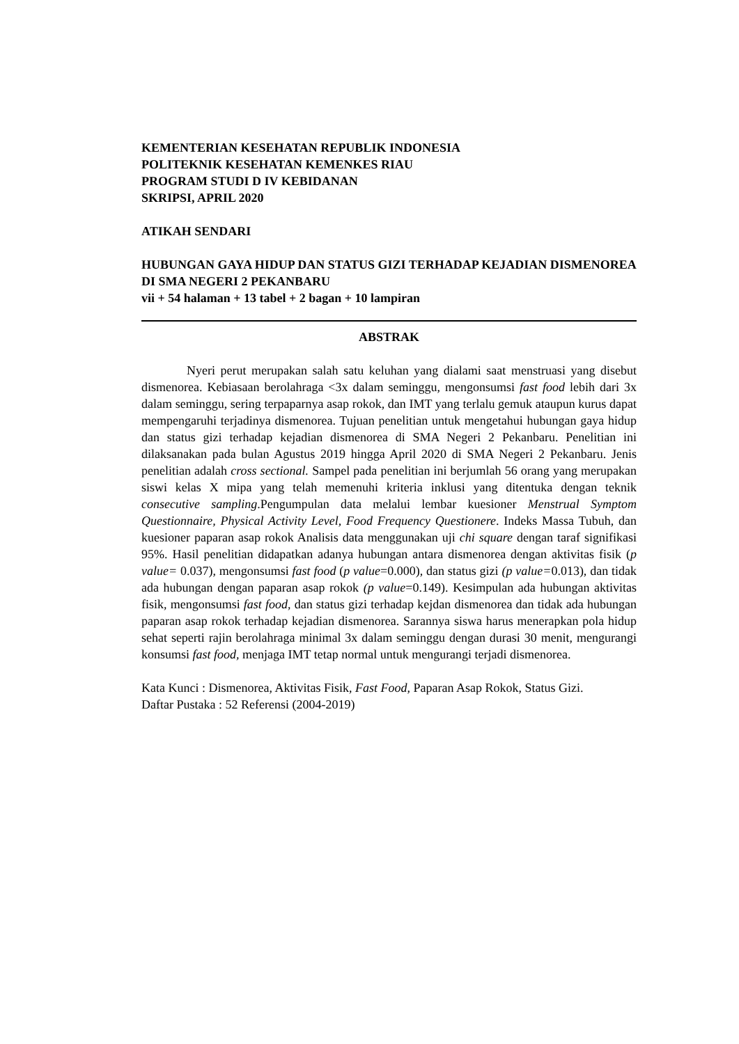KEMENTERIAN KESEHATAN REPUBLIK INDONESIA
POLITEKNIK KESEHATAN KEMENKES RIAU
PROGRAM STUDI D IV KEBIDANAN
SKRIPSI, APRIL 2020
ATIKAH SENDARI
HUBUNGAN GAYA HIDUP DAN STATUS GIZI TERHADAP KEJADIAN DISMENOREA DI SMA NEGERI 2 PEKANBARU
vii + 54 halaman + 13 tabel + 2 bagan + 10 lampiran
ABSTRAK
Nyeri perut merupakan salah satu keluhan yang dialami saat menstruasi yang disebut dismenorea. Kebiasaan berolahraga <3x dalam seminggu, mengonsumsi fast food lebih dari 3x dalam seminggu, sering terpaparnya asap rokok, dan IMT yang terlalu gemuk ataupun kurus dapat mempengaruhi terjadinya dismenorea. Tujuan penelitian untuk mengetahui hubungan gaya hidup dan status gizi terhadap kejadian dismenorea di SMA Negeri 2 Pekanbaru. Penelitian ini dilaksanakan pada bulan Agustus 2019 hingga April 2020 di SMA Negeri 2 Pekanbaru. Jenis penelitian adalah cross sectional. Sampel pada penelitian ini berjumlah 56 orang yang merupakan siswi kelas X mipa yang telah memenuhi kriteria inklusi yang ditentuka dengan teknik consecutive sampling.Pengumpulan data melalui lembar kuesioner Menstrual Symptom Questionnaire, Physical Activity Level, Food Frequency Questionere. Indeks Massa Tubuh, dan kuesioner paparan asap rokok Analisis data menggunakan uji chi square dengan taraf signifikasi 95%. Hasil penelitian didapatkan adanya hubungan antara dismenorea dengan aktivitas fisik (p value= 0.037), mengonsumsi fast food (p value=0.000), dan status gizi (p value=0.013), dan tidak ada hubungan dengan paparan asap rokok (p value=0.149). Kesimpulan ada hubungan aktivitas fisik, mengonsumsi fast food, dan status gizi terhadap kejdan dismenorea dan tidak ada hubungan paparan asap rokok terhadap kejadian dismenorea. Sarannya siswa harus menerapkan pola hidup sehat seperti rajin berolahraga minimal 3x dalam seminggu dengan durasi 30 menit, mengurangi konsumsi fast food, menjaga IMT tetap normal untuk mengurangi terjadi dismenorea.
Kata Kunci : Dismenorea, Aktivitas Fisik, Fast Food, Paparan Asap Rokok, Status Gizi.
Daftar Pustaka : 52 Referensi (2004-2019)